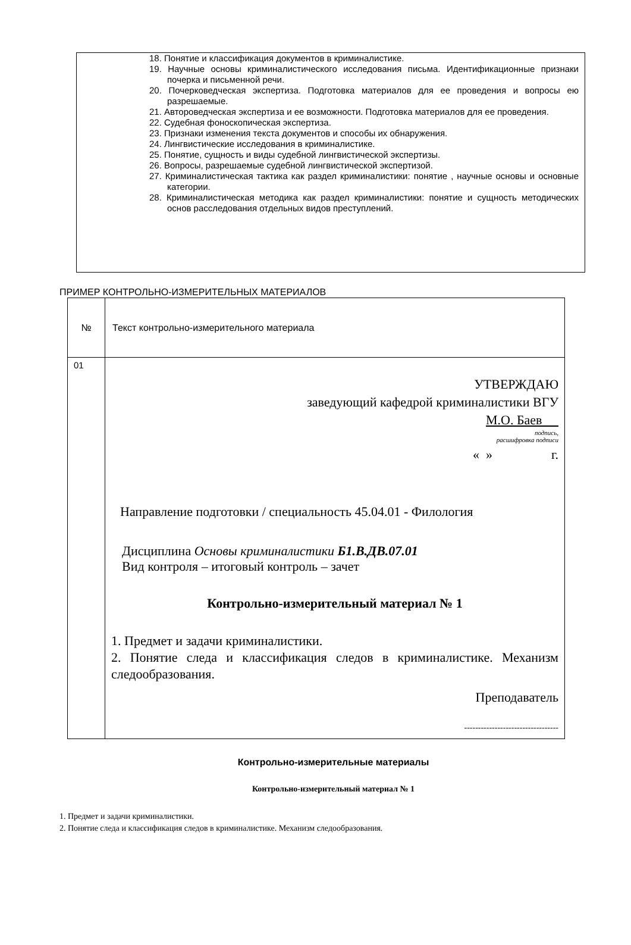18. Понятие и классификация документов в криминалистике.
19. Научные основы криминалистического исследования письма. Идентификационные признаки почерка и письменной речи.
20. Почерковедческая экспертиза. Подготовка материалов для ее проведения и вопросы ею разрешаемые.
21. Автороведческая экспертиза и ее возможности. Подготовка материалов для ее проведения.
22. Судебная фоноскопическая экспертиза.
23. Признаки изменения текста документов и способы их обнаружения.
24. Лингвистические исследования в криминалистике.
25. Понятие, сущность и виды судебной лингвистической экспертизы.
26. Вопросы, разрешаемые судебной лингвистической экспертизой.
27. Криминалистическая тактика как раздел криминалистики: понятие , научные основы и основные категории.
28. Криминалистическая методика как раздел криминалистики: понятие и сущность методических основ расследования отдельных видов преступлений.
ПРИМЕР КОНТРОЛЬНО-ИЗМЕРИТЕЛЬНЫХ МАТЕРИАЛОВ
| № | Текст контрольно-измерительного материала |
| 01 | УТВЕРЖДАЮ заведующий кафедрой криминалистики ВГУ М.О. Баев подпись, расшифровка подписи « » г. Направление подготовки / специальность 45.04.01 - Филология Дисциплина Основы криминалистики Б1.В.ДВ.07.01 Вид контроля – итоговый контроль – зачет Контрольно-измерительный материал № 1 1. Предмет и задачи криминалистики. 2. Понятие следа и классификация следов в криминалистике. Механизм следообразования. Преподаватель ---------------------------------- |
Контрольно-измерительные материалы
Контрольно-измерительный материал № 1
1. Предмет и задачи криминалистики.
2. Понятие следа и классификация следов в криминалистике. Механизм следообразования.